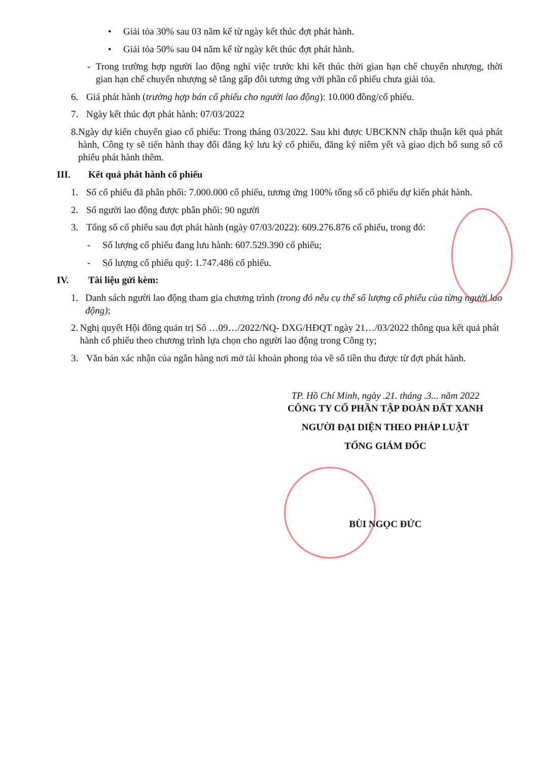• Giải tỏa 30% sau 03 năm kể từ ngày kết thúc đợt phát hành.
• Giải tỏa 50% sau 04 năm kể từ ngày kết thúc đợt phát hành.
- Trong trường hợp người lao động nghỉ việc trước khi kết thúc thời gian hạn chế chuyển nhượng, thời gian hạn chế chuyển nhượng sẽ tăng gấp đôi tương ứng với phần cổ phiếu chưa giải tỏa.
6. Giá phát hành (trường hợp bán cổ phiếu cho người lao động): 10.000 đồng/cổ phiếu.
7. Ngày kết thúc đợt phát hành: 07/03/2022
8. Ngày dự kiến chuyển giao cổ phiếu: Trong tháng 03/2022. Sau khi được UBCKNN chấp thuận kết quả phát hành, Công ty sẽ tiến hành thay đổi đăng ký lưu ký cổ phiếu, đăng ký niêm yết và giao dịch bổ sung số cổ phiếu phát hành thêm.
III. Kết quả phát hành cổ phiếu
1. Số cổ phiếu đã phân phối: 7.000.000 cổ phiếu, tương ứng 100% tổng số cổ phiếu dự kiến phát hành.
2. Số người lao động được phân phối: 90 người
3. Tổng số cổ phiếu sau đợt phát hành (ngày 07/03/2022): 609.276.876 cổ phiếu, trong đó:
- Số lượng cổ phiếu đang lưu hành: 607.529.390 cổ phiếu;
- Số lượng cổ phiếu quỹ: 1.747.486 cổ phiếu.
IV. Tài liệu gửi kèm:
1. Danh sách người lao động tham gia chương trình (trong đó nêu cụ thể số lượng cổ phiếu của từng người lao động);
2. Nghị quyết Hội đồng quản trị Số …09…/2022/NQ- DXG/HĐQT ngày 21…/03/2022 thông qua kết quả phát hành cổ phiếu theo chương trình lựa chọn cho người lao động trong Công ty;
3. Văn bản xác nhận của ngân hàng nơi mở tài khoản phong tỏa về số tiền thu được từ đợt phát hành.
TP. Hồ Chí Minh, ngày .21. tháng .3... năm 2022
CÔNG TY CỔ PHẦN TẬP ĐOÀN ĐẤT XANH
NGƯỜI ĐẠI DIỆN THEO PHÁP LUẬT
TỔNG GIÁM ĐỐC
BÙI NGỌC ĐỨC